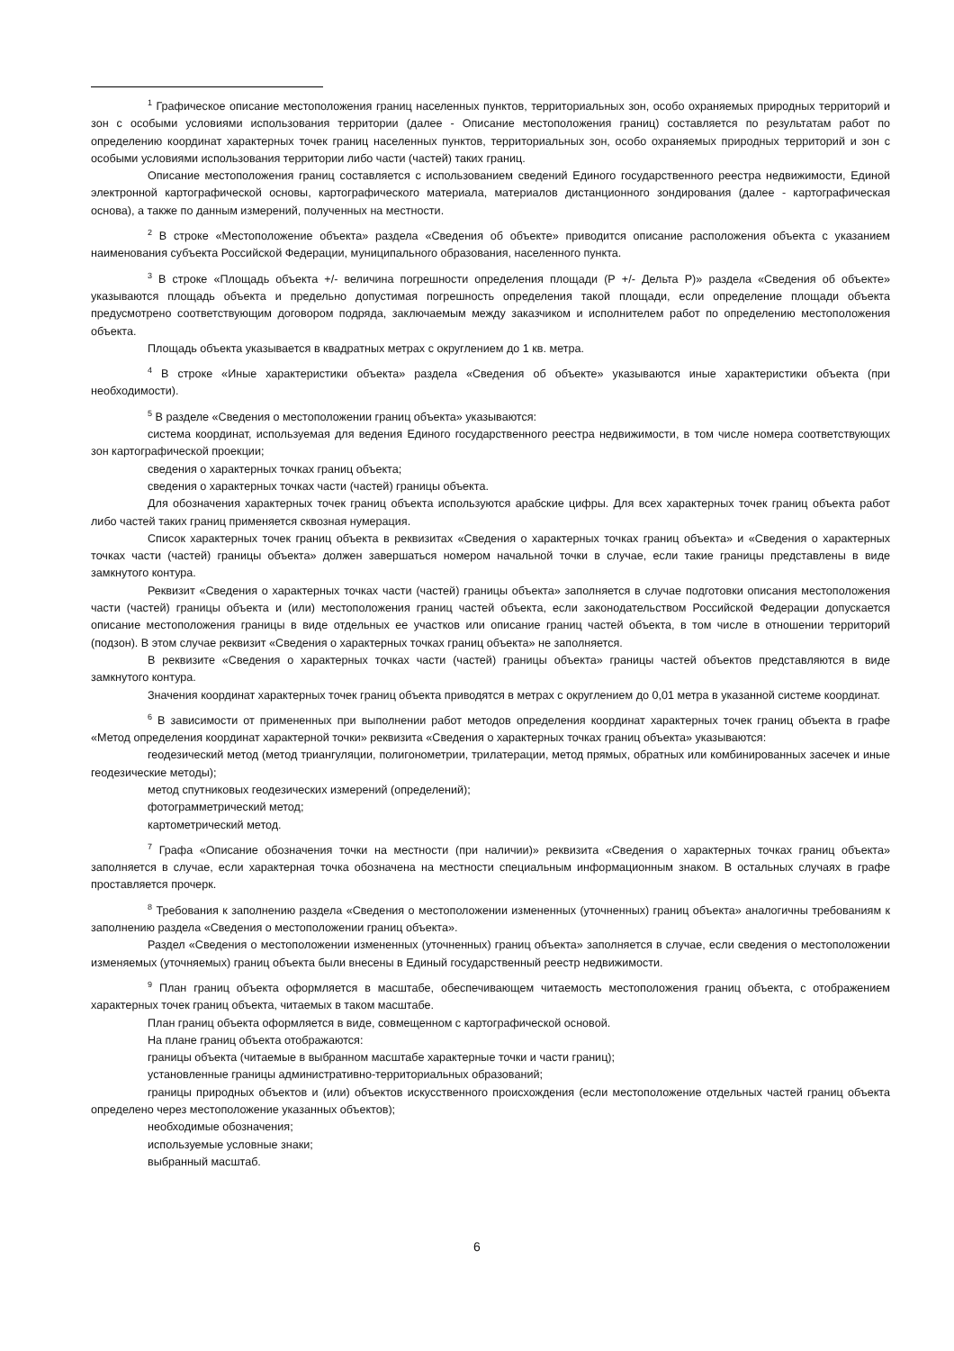<sup>1</sup> Графическое описание местоположения границ населенных пунктов, территориальных зон, особо охраняемых природных территорий и зон с особыми условиями использования территории (далее - Описание местоположения границ) составляется по результатам работ по определению координат характерных точек границ населенных пунктов, территориальных зон, особо охраняемых природных территорий и зон с особыми условиями использования территории либо части (частей) таких границ.
Описание местоположения границ составляется с использованием сведений Единого государственного реестра недвижимости, Единой электронной картографической основы, картографического материала, материалов дистанционного зондирования (далее - картографическая основа), а также по данным измерений, полученных на местности.
<sup>2</sup> В строке «Местоположение объекта» раздела «Сведения об объекте» приводится описание расположения объекта с указанием наименования субъекта Российской Федерации, муниципального образования, населенного пункта.
<sup>3</sup> В строке «Площадь объекта +/- величина погрешности определения площади (Р +/- Дельта Р)» раздела «Сведения об объекте» указываются площадь объекта и предельно допустимая погрешность определения такой площади, если определение площади объекта предусмотрено соответствующим договором подряда, заключаемым между заказчиком и исполнителем работ по определению местоположения объекта.
Площадь объекта указывается в квадратных метрах с округлением до 1 кв. метра.
<sup>4</sup> В строке «Иные характеристики объекта» раздела «Сведения об объекте» указываются иные характеристики объекта (при необходимости).
<sup>5</sup> В разделе «Сведения о местоположении границ объекта» указываются:
система координат, используемая для ведения Единого государственного реестра недвижимости, в том числе номера соответствующих зон картографической проекции;
сведения о характерных точках границ объекта;
сведения о характерных точках части (частей) границы объекта.
Для обозначения характерных точек границ объекта используются арабские цифры. Для всех характерных точек границ объекта работ либо частей таких границ применяется сквозная нумерация.
Список характерных точек границ объекта в реквизитах «Сведения о характерных точках границ объекта» и «Сведения о характерных точках части (частей) границы объекта» должен завершаться номером начальной точки в случае, если такие границы представлены в виде замкнутого контура.
Реквизит «Сведения о характерных точках части (частей) границы объекта» заполняется в случае подготовки описания местоположения части (частей) границы объекта и (или) местоположения границ частей объекта, если законодательством Российской Федерации допускается описание местоположения границы в виде отдельных ее участков или описание границ частей объекта, в том числе в отношении территорий (подзон). В этом случае реквизит «Сведения о характерных точках границ объекта» не заполняется.
В реквизите «Сведения о характерных точках части (частей) границы объекта» границы частей объектов представляются в виде замкнутого контура.
Значения координат характерных точек границ объекта приводятся в метрах с округлением до 0,01 метра в указанной системе координат.
<sup>6</sup> В зависимости от примененных при выполнении работ методов определения координат характерных точек границ объекта в графе «Метод определения координат характерной точки» реквизита «Сведения о характерных точках границ объекта» указываются:
геодезический метод (метод триангуляции, полигонометрии, трилатерации, метод прямых, обратных или комбинированных засечек и иные геодезические методы);
метод спутниковых геодезических измерений (определений);
фотограмметрический метод;
картометрический метод.
<sup>7</sup> Графа «Описание обозначения точки на местности (при наличии)» реквизита «Сведения о характерных точках границ объекта» заполняется в случае, если характерная точка обозначена на местности специальным информационным знаком. В остальных случаях в графе проставляется прочерк.
<sup>8</sup> Требования к заполнению раздела «Сведения о местоположении измененных (уточненных) границ объекта» аналогичны требованиям к заполнению раздела «Сведения о местоположении границ объекта».
Раздел «Сведения о местоположении измененных (уточненных) границ объекта» заполняется в случае, если сведения о местоположении изменяемых (уточняемых) границ объекта были внесены в Единый государственный реестр недвижимости.
<sup>9</sup> План границ объекта оформляется в масштабе, обеспечивающем читаемость местоположения границ объекта, с отображением характерных точек границ объекта, читаемых в таком масштабе.
План границ объекта оформляется в виде, совмещенном с картографической основой.
На плане границ объекта отображаются:
границы объекта (читаемые в выбранном масштабе характерные точки и части границ);
установленные границы административно-территориальных образований;
границы природных объектов и (или) объектов искусственного происхождения (если местоположение отдельных частей границ объекта определено через местоположение указанных объектов);
необходимые обозначения;
используемые условные знаки;
выбранный масштаб.
6